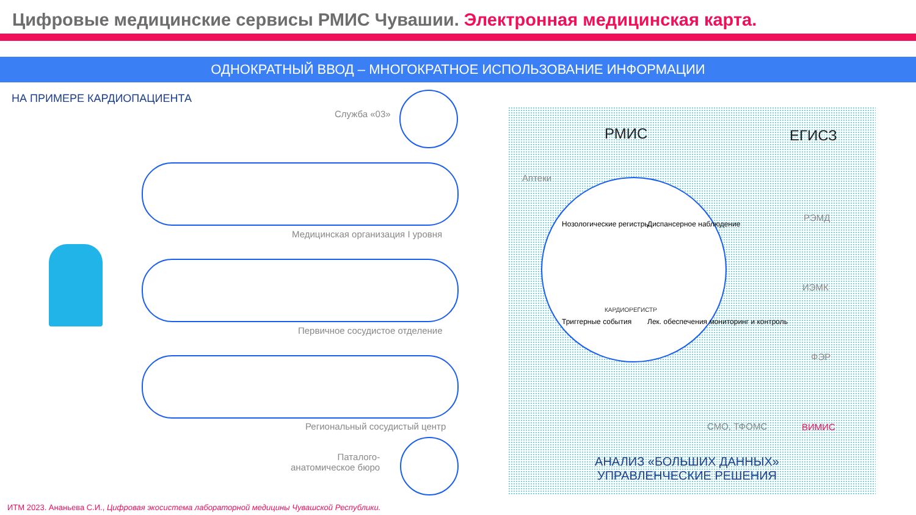Цифровые медицинские сервисы РМИС Чувашии. Электронная медицинская карта.
ОДНОКРАТНЫЙ ВВОД – МНОГОКРАТНОЕ ИСПОЛЬЗОВАНИЕ ИНФОРМАЦИИ
НА ПРИМЕРЕ КАРДИОПАЦИЕНТА
Служба «03»
Медицинская организация I уровня
Первичное сосудистое отделение
Региональный сосудистый центр
Паталого-
анатомическое бюро
РМИС ЕГИСЗ
Аптеки
КАРДИОРЕГИСТР
Нозологические регистры Диспансерное наблюдение
Триггерные события
Лек. обеспечения мониторинг и контроль
РЭМД
ИЭМК
ФЭР
СМО, ТФОМС ВИМИС
АНАЛИЗ «БОЛЬШИХ ДАННЫХ»
УПРАВЛЕНЧЕСКИЕ РЕШЕНИЯ
ИТМ 2023. Ананьева С.И., Цифровая экосистема лабораторной медицины Чувашской Республики.